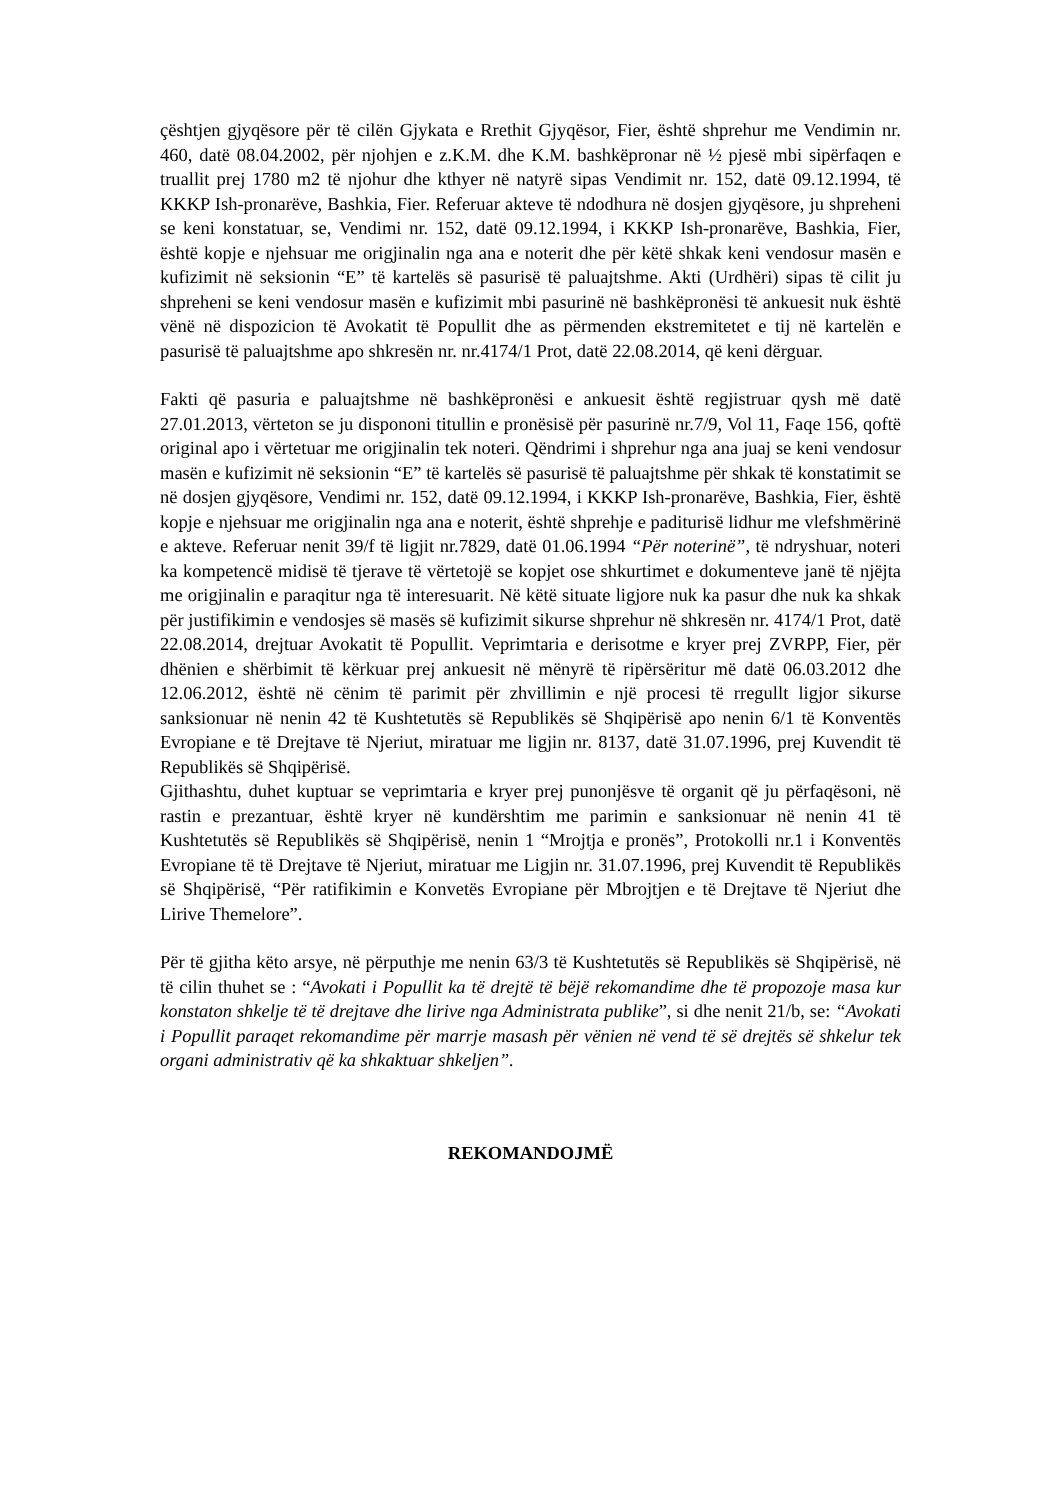çështjen gjyqësore për të cilën Gjykata e Rrethit Gjyqësor, Fier, është shprehur me Vendimin nr. 460, datë 08.04.2002, për njohjen e z.K.M. dhe K.M. bashkëpronar në ½ pjesë mbi sipërfaqen e truallit prej 1780 m2 të njohur dhe kthyer në natyrë sipas Vendimit nr. 152, datë 09.12.1994, të KKKP Ish-pronarëve, Bashkia, Fier. Referuar akteve të ndodhura në dosjen gjyqësore, ju shpreheni se keni konstatuar, se, Vendimi nr. 152, datë 09.12.1994, i KKKP Ish-pronarëve, Bashkia, Fier, është kopje e njehsuar me origjinalin nga ana e noterit dhe për këtë shkak keni vendosur masën e kufizimit në seksionin “E” të kartelës së pasurisë të paluajtshme. Akti (Urdhëri) sipas të cilit ju shpreheni se keni vendosur masën e kufizimit mbi pasurinë në bashkëpronësi të ankuesit nuk është vënë në dispozicion të Avokatit të Popullit dhe as përmenden ekstremitetet e tij në kartelën e pasurisë të paluajtshme apo shkresën nr. nr.4174/1 Prot, datë 22.08.2014, që keni dërguar.
Fakti që pasuria e paluajtshme në bashkëpronësi e ankuesit është regjistruar qysh më datë 27.01.2013, vërteton se ju dispononi titullin e pronësisë për pasurinë nr.7/9, Vol 11, Faqe 156, qoftë original apo i vërtetuar me origjinalin tek noteri. Qëndrimi i shprehur nga ana juaj se keni vendosur masën e kufizimit në seksionin “E” të kartelës së pasurisë të paluajtshme për shkak të konstatimit se në dosjen gjyqësore, Vendimi nr. 152, datë 09.12.1994, i KKKP Ish-pronarëve, Bashkia, Fier, është kopje e njehsuar me origjinalin nga ana e noterit, është shprehje e paditurisë lidhur me vlefshmërinë e akteve. Referuar nenit 39/f të ligjit nr.7829, datë 01.06.1994 “Për noterinë”, të ndryshuar, noteri ka kompetencë midisë të tjerave të vërtetojë se kopjet ose shkurtimet e dokumenteve janë të njëjta me origjinalin e paraqitur nga të interesuarit. Në këtë situate ligjore nuk ka pasur dhe nuk ka shkak për justifikimin e vendosjes së masës së kufizimit sikurse shprehur në shkresën nr. 4174/1 Prot, datë 22.08.2014, drejtuar Avokatit të Popullit. Veprimtaria e derisotme e kryer prej ZVRPP, Fier, për dhënien e shërbimit të kërkuar prej ankuesit në mënyrë të ripërsëritur më datë 06.03.2012 dhe 12.06.2012, është në cënim të parimit për zhvillimin e një procesi të rregullt ligjor sikurse sanksionuar në nenin 42 të Kushtetutës së Republikës së Shqipërisë apo nenin 6/1 të Konventës Evropiane e të Drejtave të Njeriut, miratuar me ligjin nr. 8137, datë 31.07.1996, prej Kuvendit të Republikës së Shqipërisë.
Gjithashtu, duhet kuptuar se veprimtaria e kryer prej punonjësve të organit që ju përfaqësoni, në rastin e prezantuar, është kryer në kundërshtim me parimin e sanksionuar në nenin 41 të Kushtetutës së Republikës së Shqipërisë, nenin 1 “Mrojtja e pronës”, Protokolli nr.1 i Konventës Evropiane të të Drejtave të Njeriut, miratuar me Ligjin nr. 31.07.1996, prej Kuvendit të Republikës së Shqipërisë, “Për ratifikimin e Konvetës Evropiane për Mbrojtjen e të Drejtave të Njeriut dhe Lirive Themelore”.
Për të gjitha këto arsye, në përputhje me nenin 63/3 të Kushtetutës së Republikës së Shqipërisë, në të cilin thuhet se : “Avokati i Popullit ka të drejtë të bëjë rekomandime dhe të propozoje masa kur konstaton shkelje të të drejtave dhe lirive nga Administrata publike”, si dhe nenit 21/b, se: “Avokati i Popullit paraqet rekomandime për marrje masash për vënien në vend të së drejtës së shkelur tek organi administrativ që ka shkaktuar shkeljen”.
REKOMANDOJMË